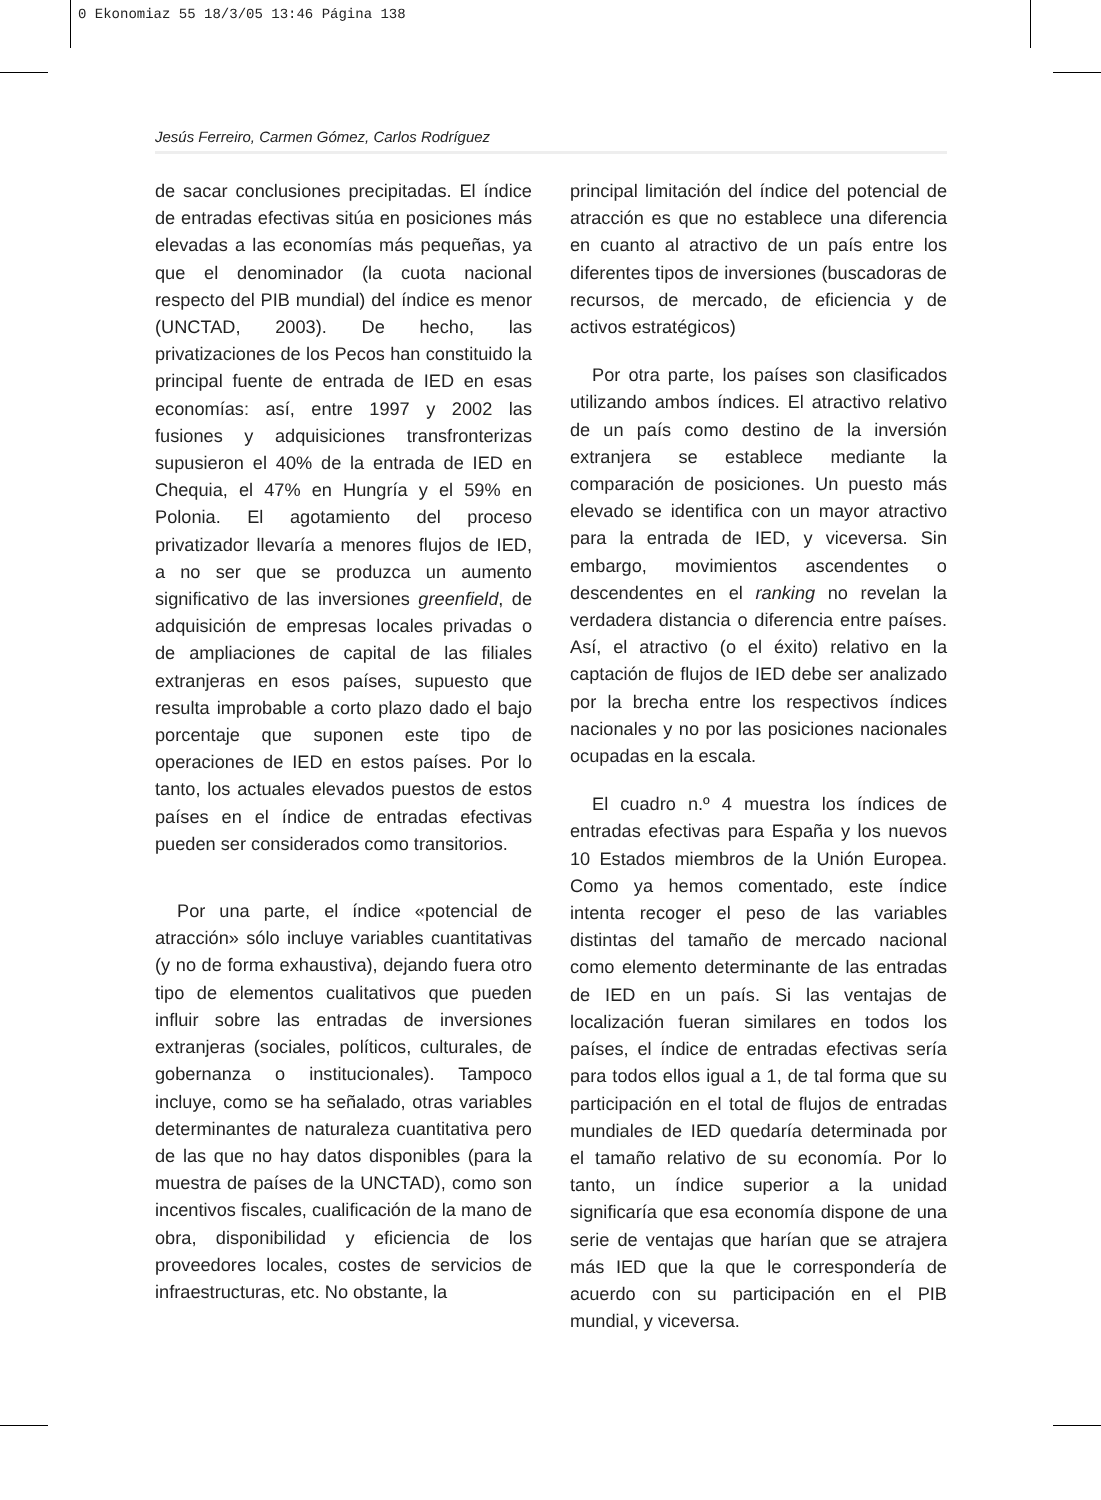0 Ekonomiaz 55 18/3/05 13:46 Página 138
Jesús Ferreiro, Carmen Gómez, Carlos Rodríguez
de sacar conclusiones precipitadas. El índice de entradas efectivas sitúa en posiciones más elevadas a las economías más pequeñas, ya que el denominador (la cuota nacional respecto del PIB mundial) del índice es menor (UNCTAD, 2003). De hecho, las privatizaciones de los Pecos han constituido la principal fuente de entrada de IED en esas economías: así, entre 1997 y 2002 las fusiones y adquisiciones transfronterizas supusieron el 40% de la entrada de IED en Chequia, el 47% en Hungría y el 59% en Polonia. El agotamiento del proceso privatizador llevaría a menores flujos de IED, a no ser que se produzca un aumento significativo de las inversiones greenfield, de adquisición de empresas locales privadas o de ampliaciones de capital de las filiales extranjeras en esos países, supuesto que resulta improbable a corto plazo dado el bajo porcentaje que suponen este tipo de operaciones de IED en estos países. Por lo tanto, los actuales elevados puestos de estos países en el índice de entradas efectivas pueden ser considerados como transitorios.
Por una parte, el índice «potencial de atracción» sólo incluye variables cuantitativas (y no de forma exhaustiva), dejando fuera otro tipo de elementos cualitativos que pueden influir sobre las entradas de inversiones extranjeras (sociales, políticos, culturales, de gobernanza o institucionales). Tampoco incluye, como se ha señalado, otras variables determinantes de naturaleza cuantitativa pero de las que no hay datos disponibles (para la muestra de países de la UNCTAD), como son incentivos fiscales, cualificación de la mano de obra, disponibilidad y eficiencia de los proveedores locales, costes de servicios de infraestructuras, etc. No obstante, la
principal limitación del índice del potencial de atracción es que no establece una diferencia en cuanto al atractivo de un país entre los diferentes tipos de inversiones (buscadoras de recursos, de mercado, de eficiencia y de activos estratégicos)
Por otra parte, los países son clasificados utilizando ambos índices. El atractivo relativo de un país como destino de la inversión extranjera se establece mediante la comparación de posiciones. Un puesto más elevado se identifica con un mayor atractivo para la entrada de IED, y viceversa. Sin embargo, movimientos ascendentes o descendentes en el ranking no revelan la verdadera distancia o diferencia entre países. Así, el atractivo (o el éxito) relativo en la captación de flujos de IED debe ser analizado por la brecha entre los respectivos índices nacionales y no por las posiciones nacionales ocupadas en la escala.
El cuadro n.º 4 muestra los índices de entradas efectivas para España y los nuevos 10 Estados miembros de la Unión Europea. Como ya hemos comentado, este índice intenta recoger el peso de las variables distintas del tamaño de mercado nacional como elemento determinante de las entradas de IED en un país. Si las ventajas de localización fueran similares en todos los países, el índice de entradas efectivas sería para todos ellos igual a 1, de tal forma que su participación en el total de flujos de entradas mundiales de IED quedaría determinada por el tamaño relativo de su economía. Por lo tanto, un índice superior a la unidad significaría que esa economía dispone de una serie de ventajas que harían que se atrajera más IED que la que le correspondería de acuerdo con su participación en el PIB mundial, y viceversa.